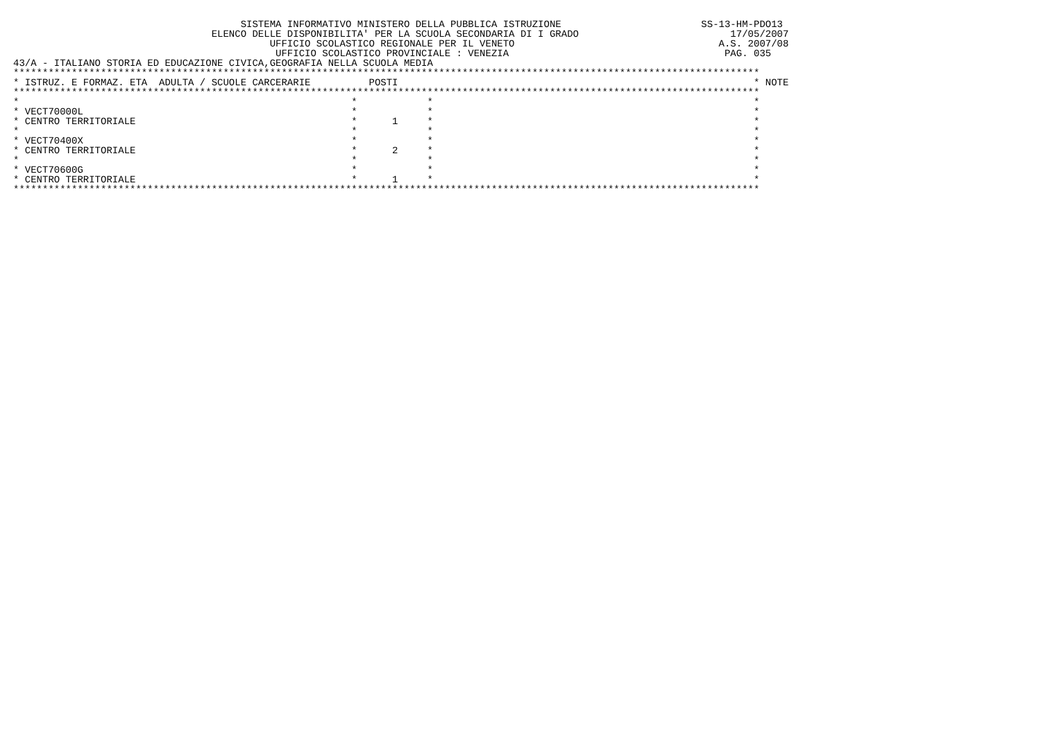SISTEMA INFORMATIVO MINISTERO DELLA PUBBLICA ISTRUZIONE                        SS-13-HM-PDO13
                                  ELENCO DELLE DISPONIBILITA' PER LA SCUOLA SECONDARIA DI I GRADO                          17/05/2007
                                            UFFICIO SCOLASTICO REGIONALE PER IL VENETO                                   A.S. 2007/08
                                             UFFICIO SCOLASTICO PROVINCIALE : VENEZIA                                     PAG. 035
43/A - ITALIANO STORIA ED EDUCAZIONE CIVICA,GEOGRAFIA NELLA SCUOLA MEDIA
********************************************************************************************************************************
* ISTRUZ. E FORMAZ. ETA  ADULTA / SCUOLE CARCERARIE          POSTI                                                             * NOTE
********************************************************************************************************************************
*                                                         *            *                                                       *
* VECT70000L                                              *            *                                                       *
* CENTRO TERRITORIALE                                     *      1     *                                                       *
*                                                         *            *                                                       *
* VECT70400X                                              *            *                                                       *
* CENTRO TERRITORIALE                                     *      2     *                                                       *
*                                                         *            *                                                       *
* VECT70600G                                              *            *                                                       *
* CENTRO TERRITORIALE                                     *      1     *                                                       *
********************************************************************************************************************************